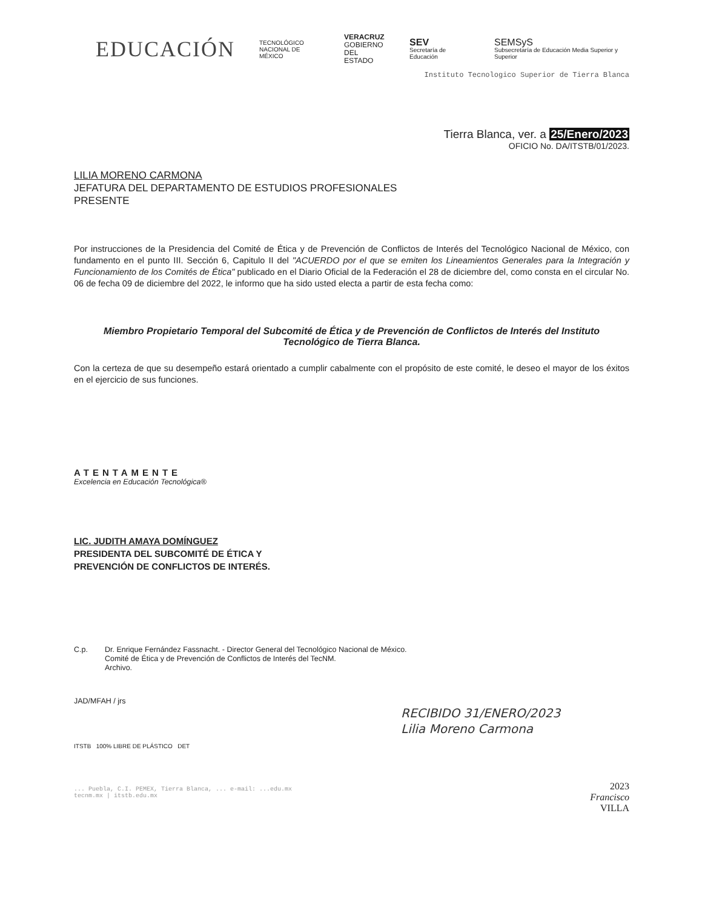EDUCACIÓN
TECNOLÓGICO
NACIONAL DE MÉXICO
VERACRUZ
GOBIERNO
DEL ESTADO
SEV
Secretaría de Educación
SEMSyS
Subsecretaría de Educación Media Superior y Superior
Instituto Tecnologico Superior de Tierra Blanca
Tierra Blanca, ver. a 25/Enero/2023
OFICIO No. DA/ITSTB/01/2023.
LILIA MORENO CARMONA
JEFATURA DEL DEPARTAMENTO DE ESTUDIOS PROFESIONALES
PRESENTE
Por instrucciones de la Presidencia del Comité de Ética y de Prevención de Conflictos de Interés del Tecnológico Nacional de México, con fundamento en el punto III. Sección 6, Capitulo II del "ACUERDO por el que se emiten los Lineamientos Generales para la Integración y Funcionamiento de los Comités de Ética" publicado en el Diario Oficial de la Federación el 28 de diciembre del, como consta en el circular No. 06 de fecha 09 de diciembre del 2022, le informo que ha sido usted electa a partir de esta fecha como:
Miembro Propietario Temporal del Subcomité de Ética y de Prevención de Conflictos de Interés del Instituto Tecnológico de Tierra Blanca.
Con la certeza de que su desempeño estará orientado a cumplir cabalmente con el propósito de este comité, le deseo el mayor de los éxitos en el ejercicio de sus funciones.
ATENTAMENTE
Excelencia en Educación Tecnológica®
LIC. JUDITH AMAYA DOMÍNGUEZ
PRESIDENTA DEL SUBCOMITÉ DE ÉTICA Y
PREVENCIÓN DE CONFLICTOS DE INTERÉS.
C.p. Dr. Enrique Fernández Fassnacht. - Director General del Tecnológico Nacional de México.
Comité de Ética y de Prevención de Conflictos de Interés del TecNM.
Archivo.
JAD/MFAH / jrs
RECIBIDO 31/ENERO/2023
Lilia Moreno Carmona
ITSTB 100% LIBRE DE PLÁSTICO DET
... Puebla, C.I. PEMEX, Tierra Blanca, ... e-mail: ...edu.mx
tecnm.mx | itstb.edu.mx
2023
Francisco
VILLA